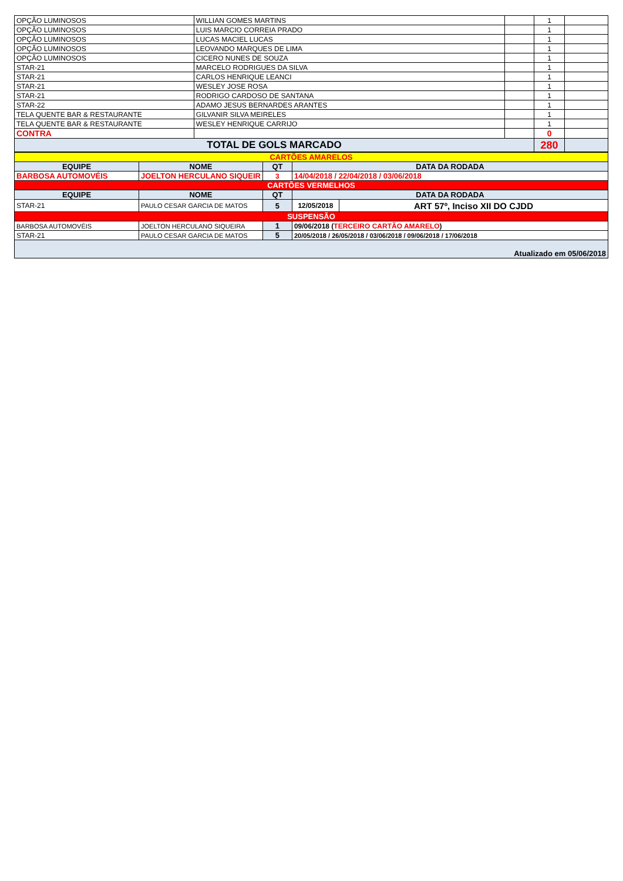| OPÇÃO LUMINOSOS | WILLIAN GOMES MARTINS | | 1 | |
| OPÇÃO LUMINOSOS | LUIS MARCIO CORREIA PRADO | | 1 | |
| OPÇÃO LUMINOSOS | LUCAS MACIEL LUCAS | | 1 | |
| OPÇÃO LUMINOSOS | LEOVANDO MARQUES DE LIMA | | 1 | |
| OPÇÃO LUMINOSOS | CICERO NUNES DE SOUZA | | 1 | |
| STAR-21 | MARCELO RODRIGUES DA SILVA | | 1 | |
| STAR-21 | CARLOS HENRIQUE LEANCI | | 1 | |
| STAR-21 | WESLEY JOSE ROSA | | 1 | |
| STAR-21 | RODRIGO CARDOSO DE SANTANA | | 1 | |
| STAR-22 | ADAMO JESUS BERNARDES ARANTES | | 1 | |
| TELA QUENTE BAR & RESTAURANTE | GILVANIR SILVA MEIRELES | | 1 | |
| TELA QUENTE BAR & RESTAURANTE | WESLEY HENRIQUE CARRIJO | | 1 | |
| CONTRA | | | 0 | |
| TOTAL DE GOLS MARCADO | | | 280 | |
| CARTÕES AMARELOS | | | | |
| EQUIPE | NOME | QT | DATA DA RODADA | |
| BARBOSA AUTOMOVÉIS | JOELTON HERCULANO SIQUEIR | 3 | 14/04/2018 / 22/04/2018 / 03/06/2018 | |
| CARTÕES VERMELHOS | | | | |
| EQUIPE | NOME | QT | DATA DA RODADA | |
| STAR-21 | PAULO CESAR GARCIA DE MATOS | 5 | 12/05/2018 | ART 57º, Inciso XII DO CJDD |
| SUSPENSÃO | | | | |
| BARBOSA AUTOMOVÉIS | JOELTON HERCULANO SIQUEIRA | 1 | 09/06/2018 ( TERCEIRO CARTÃO AMARELO ) | |
| STAR-21 | PAULO CESAR GARCIA DE MATOS | 5 | 20/05/2018 / 26/05/2018 / 03/06/2018 / 09/06/2018 / 17/06/2018 | |
| Atualizado em 05/06/2018 | | | | |